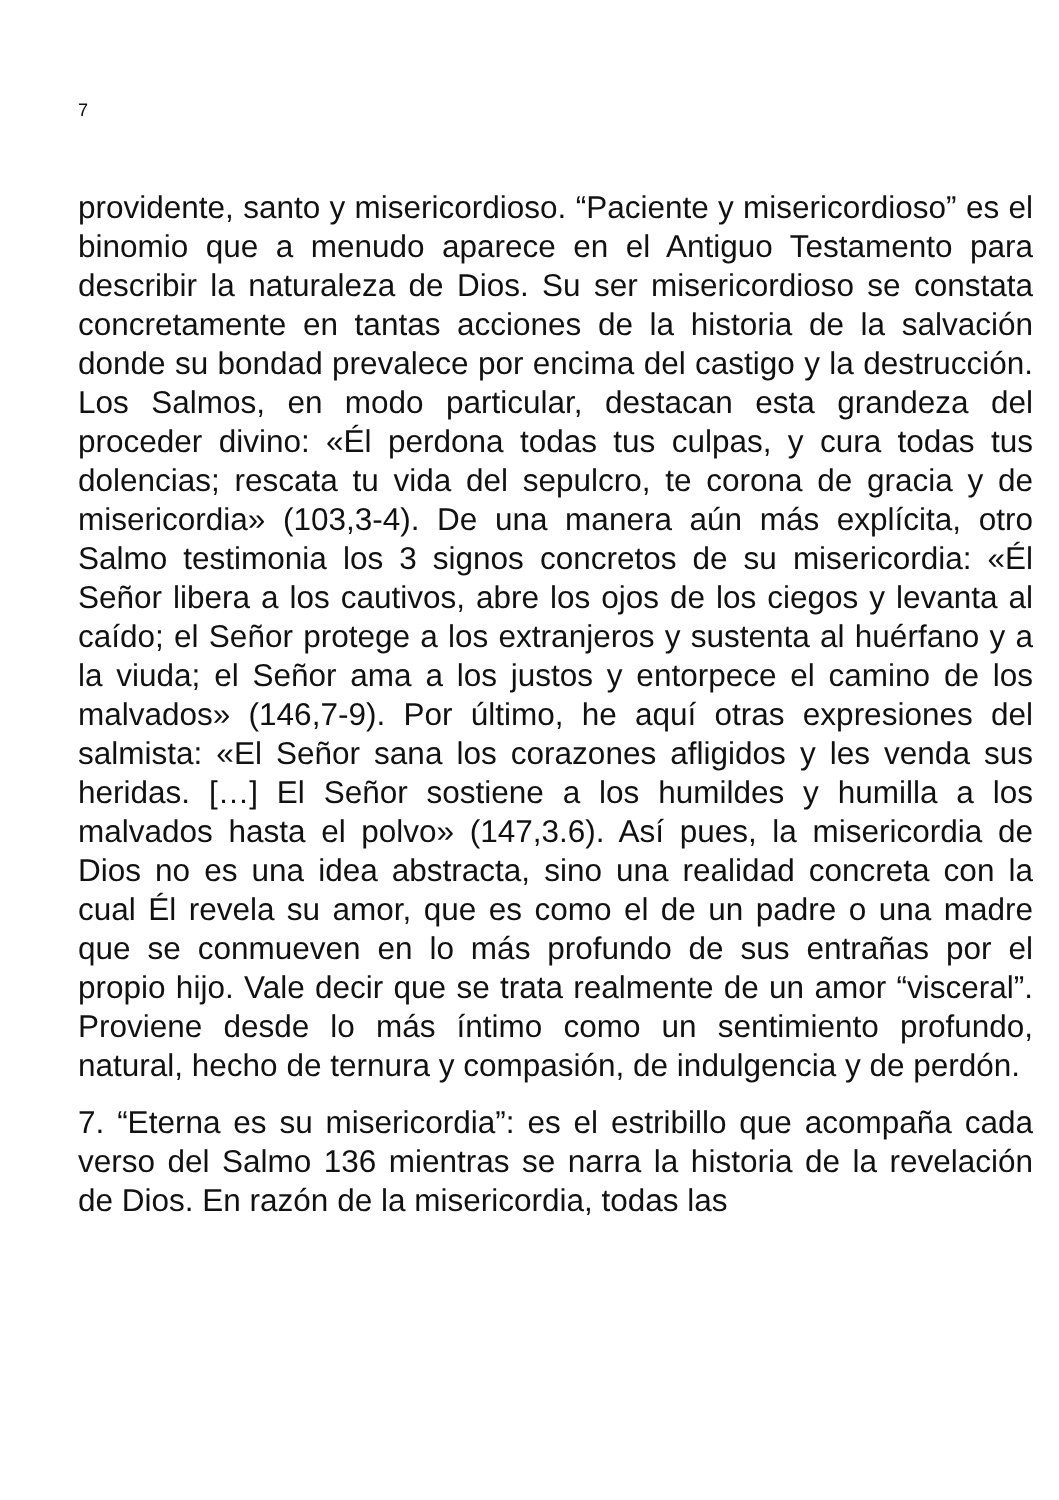7
providente, santo y misericordioso. “Paciente y misericordioso” es el binomio que a menudo aparece en el Antiguo Testamento para describir la naturaleza de Dios. Su ser misericordioso se constata concretamente en tantas acciones de la historia de la salvación donde su bondad prevalece por encima del castigo y la destrucción. Los Salmos, en modo particular, destacan esta grandeza del proceder divino: «Él perdona todas tus culpas, y cura todas tus dolencias; rescata tu vida del sepulcro, te corona de gracia y de misericordia» (103,3-4). De una manera aún más explícita, otro Salmo testimonia los 3 signos concretos de su misericordia: «Él Señor libera a los cautivos, abre los ojos de los ciegos y levanta al caído; el Señor protege a los extranjeros y sustenta al huérfano y a la viuda; el Señor ama a los justos y entorpece el camino de los malvados» (146,7-9). Por último, he aquí otras expresiones del salmista: «El Señor sana los corazones afligidos y les venda sus heridas. […] El Señor sostiene a los humildes y humilla a los malvados hasta el polvo» (147,3.6). Así pues, la misericordia de Dios no es una idea abstracta, sino una realidad concreta con la cual Él revela su amor, que es como el de un padre o una madre que se conmueven en lo más profundo de sus entrañas por el propio hijo. Vale decir que se trata realmente de un amor “visceral”. Proviene desde lo más íntimo como un sentimiento profundo, natural, hecho de ternura y compasión, de indulgencia y de perdón.
7. “Eterna es su misericordia”: es el estribillo que acompaña cada verso del Salmo 136 mientras se narra la historia de la revelación de Dios. En razón de la misericordia, todas las